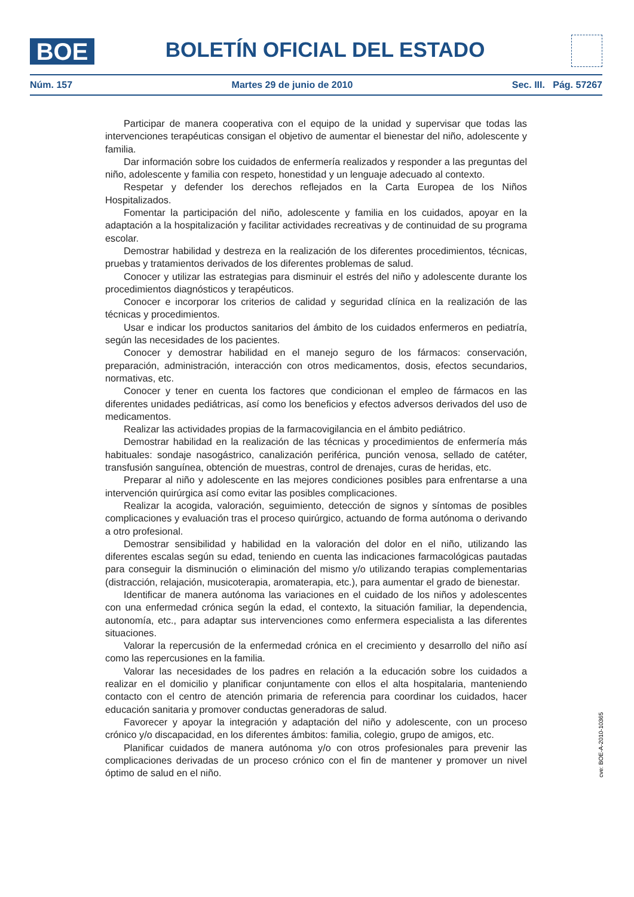BOE
BOLETÍN OFICIAL DEL ESTADO
Núm. 157 Martes 29 de junio de 2010 Sec. III. Pág. 57267
Participar de manera cooperativa con el equipo de la unidad y supervisar que todas las intervenciones terapéuticas consigan el objetivo de aumentar el bienestar del niño, adolescente y familia.
Dar información sobre los cuidados de enfermería realizados y responder a las preguntas del niño, adolescente y familia con respeto, honestidad y un lenguaje adecuado al contexto.
Respetar y defender los derechos reflejados en la Carta Europea de los Niños Hospitalizados.
Fomentar la participación del niño, adolescente y familia en los cuidados, apoyar en la adaptación a la hospitalización y facilitar actividades recreativas y de continuidad de su programa escolar.
Demostrar habilidad y destreza en la realización de los diferentes procedimientos, técnicas, pruebas y tratamientos derivados de los diferentes problemas de salud.
Conocer y utilizar las estrategias para disminuir el estrés del niño y adolescente durante los procedimientos diagnósticos y terapéuticos.
Conocer e incorporar los criterios de calidad y seguridad clínica en la realización de las técnicas y procedimientos.
Usar e indicar los productos sanitarios del ámbito de los cuidados enfermeros en pediatría, según las necesidades de los pacientes.
Conocer y demostrar habilidad en el manejo seguro de los fármacos: conservación, preparación, administración, interacción con otros medicamentos, dosis, efectos secundarios, normativas, etc.
Conocer y tener en cuenta los factores que condicionan el empleo de fármacos en las diferentes unidades pediátricas, así como los beneficios y efectos adversos derivados del uso de medicamentos.
Realizar las actividades propias de la farmacovigilancia en el ámbito pediátrico.
Demostrar habilidad en la realización de las técnicas y procedimientos de enfermería más habituales: sondaje nasogástrico, canalización periférica, punción venosa, sellado de catéter, transfusión sanguínea, obtención de muestras, control de drenajes, curas de heridas, etc.
Preparar al niño y adolescente en las mejores condiciones posibles para enfrentarse a una intervención quirúrgica así como evitar las posibles complicaciones.
Realizar la acogida, valoración, seguimiento, detección de signos y síntomas de posibles complicaciones y evaluación tras el proceso quirúrgico, actuando de forma autónoma o derivando a otro profesional.
Demostrar sensibilidad y habilidad en la valoración del dolor en el niño, utilizando las diferentes escalas según su edad, teniendo en cuenta las indicaciones farmacológicas pautadas para conseguir la disminución o eliminación del mismo y/o utilizando terapias complementarias (distracción, relajación, musicoterapia, aromaterapia, etc.), para aumentar el grado de bienestar.
Identificar de manera autónoma las variaciones en el cuidado de los niños y adolescentes con una enfermedad crónica según la edad, el contexto, la situación familiar, la dependencia, autonomía, etc., para adaptar sus intervenciones como enfermera especialista a las diferentes situaciones.
Valorar la repercusión de la enfermedad crónica en el crecimiento y desarrollo del niño así como las repercusiones en la familia.
Valorar las necesidades de los padres en relación a la educación sobre los cuidados a realizar en el domicilio y planificar conjuntamente con ellos el alta hospitalaria, manteniendo contacto con el centro de atención primaria de referencia para coordinar los cuidados, hacer educación sanitaria y promover conductas generadoras de salud.
Favorecer y apoyar la integración y adaptación del niño y adolescente, con un proceso crónico y/o discapacidad, en los diferentes ámbitos: familia, colegio, grupo de amigos, etc.
Planificar cuidados de manera autónoma y/o con otros profesionales para prevenir las complicaciones derivadas de un proceso crónico con el fin de mantener y promover un nivel óptimo de salud en el niño.
cve: BOE-A-2010-10365